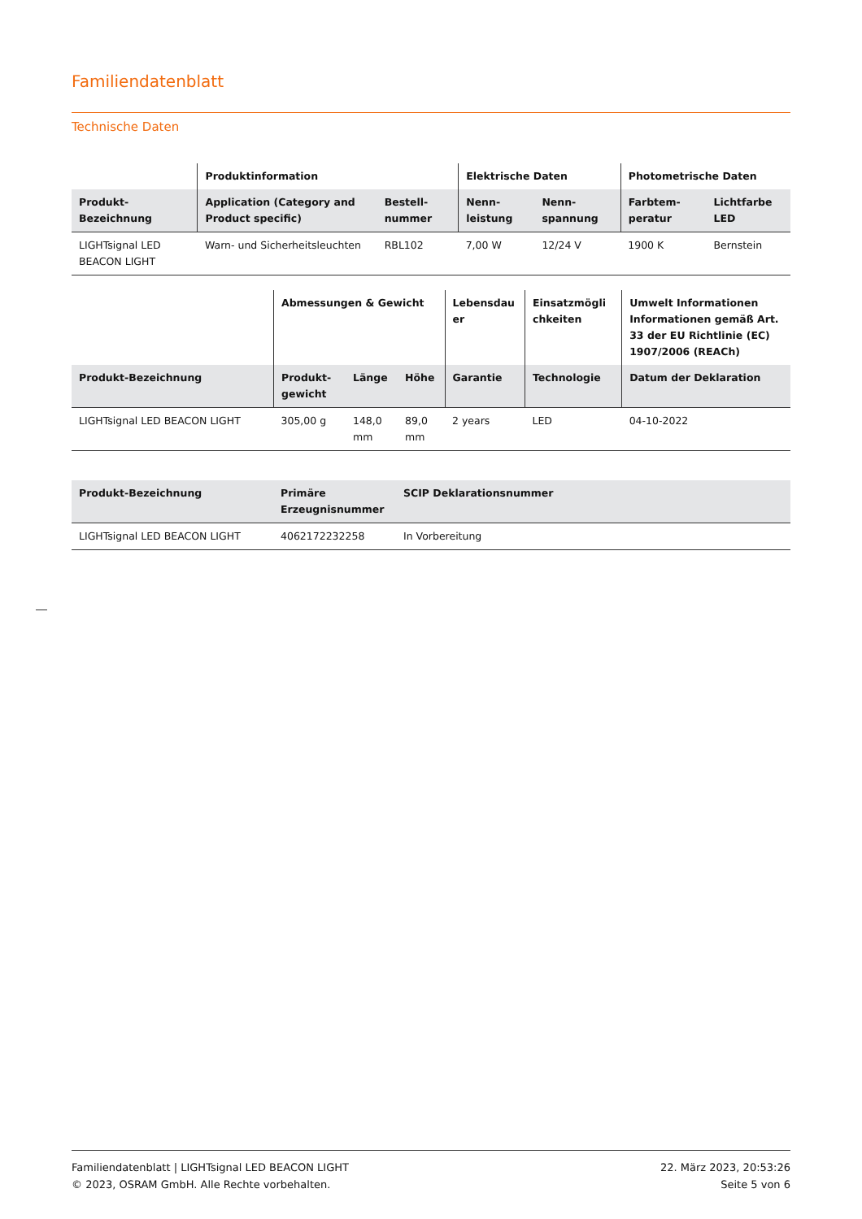Familiendatenblatt
Technische Daten
| | Produktinformation | | Elektrische Daten | | Photometrische Daten | |
| --- | --- | --- | --- | --- | --- | --- |
| Produkt-Bezeichnung | Application (Category and Product specific) | Bestell-nummer | Nenn-leistung | Nenn-spannung | Farbtem-peratur | Lichtfarbe LED |
| LIGHTsignal LED BEACON LIGHT | Warn- und Sicherheitsleuchten | RBL102 | 7,00 W | 12/24 V | 1900 K | Bernstein |
| | Abmessungen & Gewicht | | | Lebensdau er | Einsatzmögli chkeiten | Umwelt Informationen Informationen gemäß Art. 33 der EU Richtlinie (EC) 1907/2006 (REACh) |
| --- | --- | --- | --- | --- | --- | --- |
| Produkt-Bezeichnung | Produkt-gewicht | Länge | Höhe | Garantie | Technologie | Datum der Deklaration |
| LIGHTsignal LED BEACON LIGHT | 305,00 g | 148,0 mm | 89,0 mm | 2 years | LED | 04-10-2022 |
| Produkt-Bezeichnung | Primäre Erzeugnisnummer | SCIP Deklarationsnummer |
| --- | --- | --- |
| LIGHTsignal LED BEACON LIGHT | 4062172232258 | In Vorbereitung |
Familiendatenblatt | LIGHTsignal LED BEACON LIGHT
© 2023, OSRAM GmbH. Alle Rechte vorbehalten.
22. März 2023, 20:53:26
Seite 5 von 6